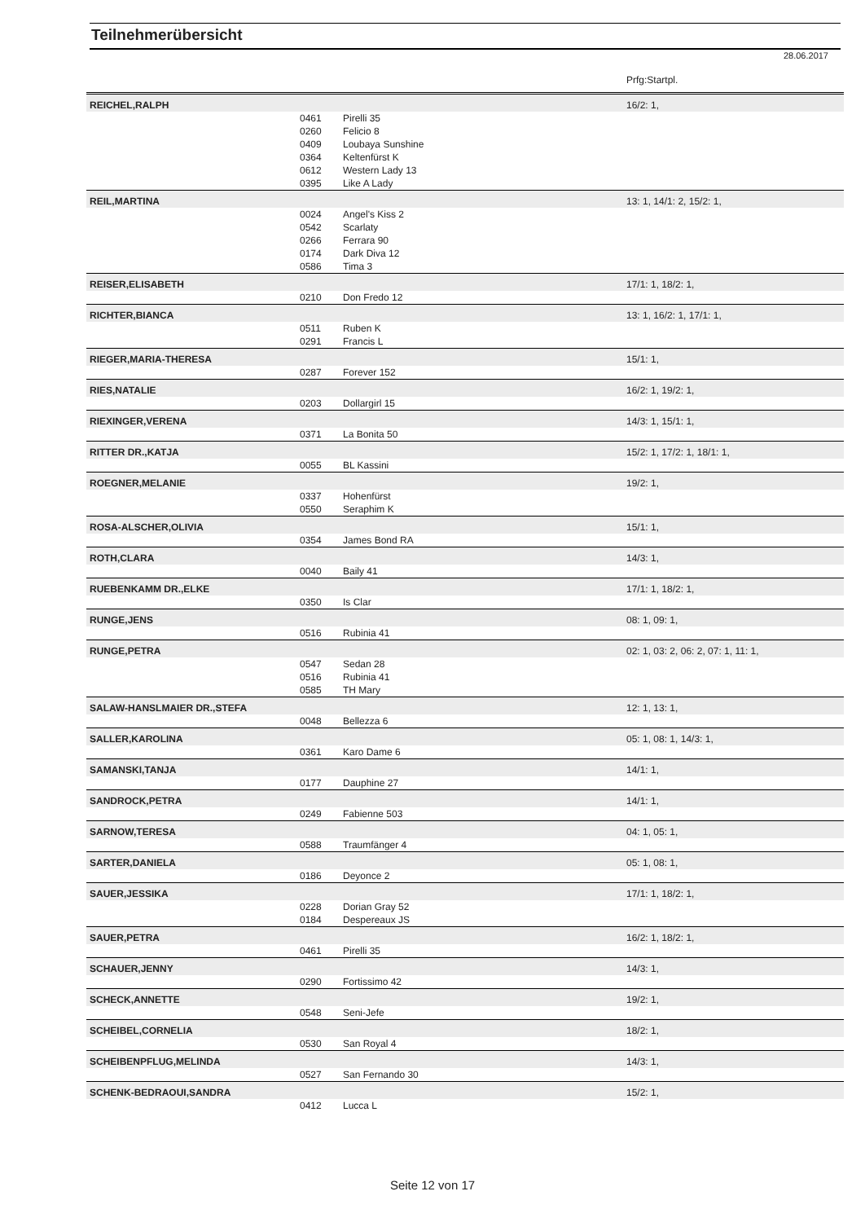Teilnehmerübersicht
28.06.2017
| | | | Prfg:Startpl. |
| REICHEL,RALPH | | | 16/2: 1, |
| | 0461 | Pirelli 35 | |
| | 0260 | Felicio 8 | |
| | 0409 | Loubaya Sunshine | |
| | 0364 | Keltenfürst K | |
| | 0612 | Western Lady 13 | |
| | 0395 | Like A Lady | |
| REIL,MARTINA | | | 13: 1, 14/1: 2, 15/2: 1, |
| | 0024 | Angel's Kiss 2 | |
| | 0542 | Scarlaty | |
| | 0266 | Ferrara 90 | |
| | 0174 | Dark Diva 12 | |
| | 0586 | Tima 3 | |
| REISER,ELISABETH | | | 17/1: 1, 18/2: 1, |
| | 0210 | Don Fredo 12 | |
| RICHTER,BIANCA | | | 13: 1, 16/2: 1, 17/1: 1, |
| | 0511 | Ruben K | |
| | 0291 | Francis L | |
| RIEGER,MARIA-THERESA | | | 15/1: 1, |
| | 0287 | Forever 152 | |
| RIES,NATALIE | | | 16/2: 1, 19/2: 1, |
| | 0203 | Dollargirl 15 | |
| RIEXINGER,VERENA | | | 14/3: 1, 15/1: 1, |
| | 0371 | La Bonita 50 | |
| RITTER DR.,KATJA | | | 15/2: 1, 17/2: 1, 18/1: 1, |
| | 0055 | BL Kassini | |
| ROEGNER,MELANIE | | | 19/2: 1, |
| | 0337 | Hohenfürst | |
| | 0550 | Seraphim K | |
| ROSA-ALSCHER,OLIVIA | | | 15/1: 1, |
| | 0354 | James Bond RA | |
| ROTH,CLARA | | | 14/3: 1, |
| | 0040 | Baily 41 | |
| RUEBENKAMM DR.,ELKE | | | 17/1: 1, 18/2: 1, |
| | 0350 | Is Clar | |
| RUNGE,JENS | | | 08: 1, 09: 1, |
| | 0516 | Rubinia 41 | |
| RUNGE,PETRA | | | 02: 1, 03: 2, 06: 2, 07: 1, 11: 1, |
| | 0547 | Sedan 28 | |
| | 0516 | Rubinia 41 | |
| | 0585 | TH Mary | |
| SALAW-HANSLMAIER DR.,STEFA | | | 12: 1, 13: 1, |
| | 0048 | Bellezza 6 | |
| SALLER,KAROLINA | | | 05: 1, 08: 1, 14/3: 1, |
| | 0361 | Karo Dame 6 | |
| SAMANSKI,TANJA | | | 14/1: 1, |
| | 0177 | Dauphine 27 | |
| SANDROCK,PETRA | | | 14/1: 1, |
| | 0249 | Fabienne 503 | |
| SARNOW,TERESA | | | 04: 1, 05: 1, |
| | 0588 | Traumfänger 4 | |
| SARTER,DANIELA | | | 05: 1, 08: 1, |
| | 0186 | Deyonce 2 | |
| SAUER,JESSIKA | | | 17/1: 1, 18/2: 1, |
| | 0228 | Dorian Gray 52 | |
| | 0184 | Despereaux JS | |
| SAUER,PETRA | | | 16/2: 1, 18/2: 1, |
| | 0461 | Pirelli 35 | |
| SCHAUER,JENNY | | | 14/3: 1, |
| | 0290 | Fortissimo 42 | |
| SCHECK,ANNETTE | | | 19/2: 1, |
| | 0548 | Seni-Jefe | |
| SCHEIBEL,CORNELIA | | | 18/2: 1, |
| | 0530 | San Royal 4 | |
| SCHEIBENPFLUG,MELINDA | | | 14/3: 1, |
| | 0527 | San Fernando 30 | |
| SCHENK-BEDRAOUI,SANDRA | | | 15/2: 1, |
| | 0412 | Lucca L | |
Seite 12 von 17